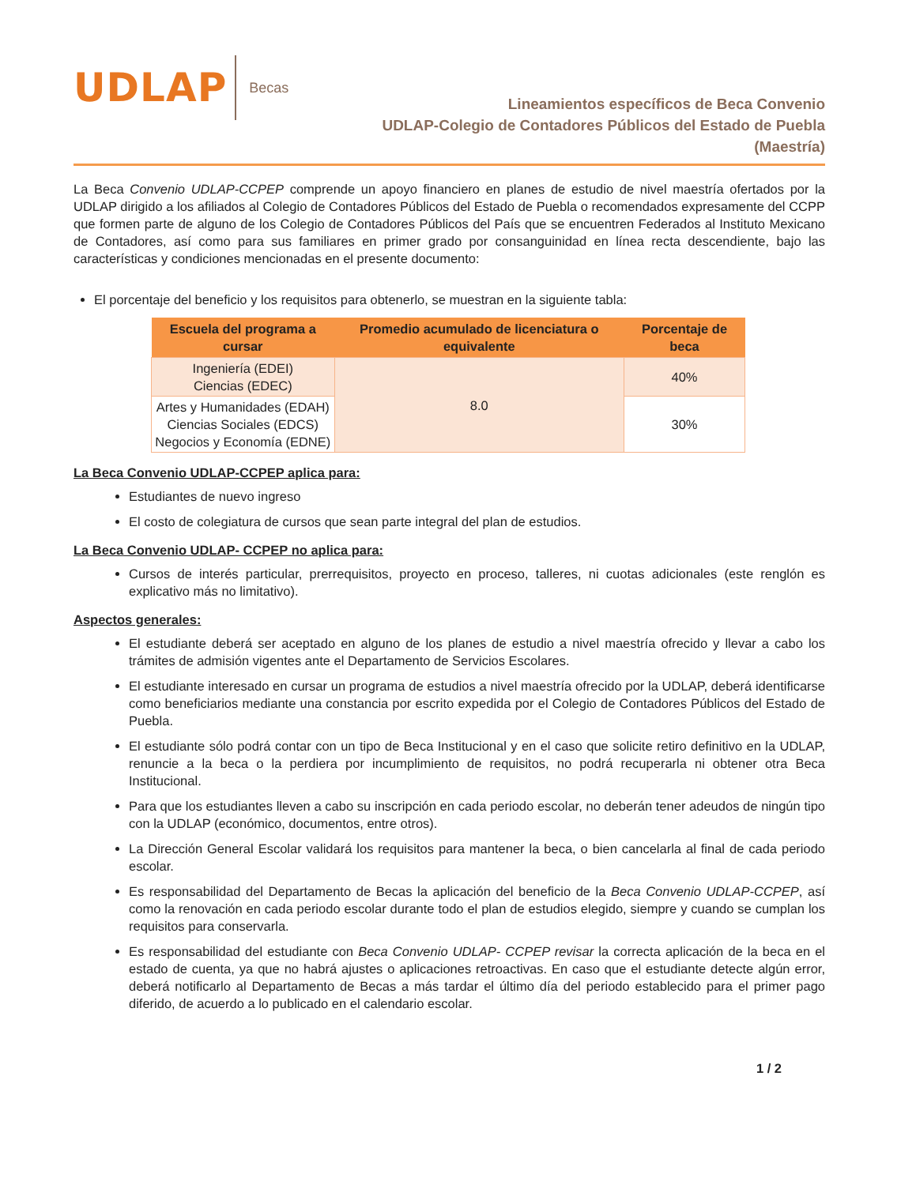UDLAP
Becas
Lineamientos específicos de Beca Convenio
UDLAP-Colegio de Contadores Públicos del Estado de Puebla
(Maestría)
La Beca Convenio UDLAP-CCPEP comprende un apoyo financiero en planes de estudio de nivel maestría ofertados por la UDLAP dirigido a los afiliados al Colegio de Contadores Públicos del Estado de Puebla o recomendados expresamente del CCPP que formen parte de alguno de los Colegio de Contadores Públicos del País que se encuentren Federados al Instituto Mexicano de Contadores, así como para sus familiares en primer grado por consanguinidad en línea recta descendiente, bajo las características y condiciones mencionadas en el presente documento:
El porcentaje del beneficio y los requisitos para obtenerlo, se muestran en la siguiente tabla:
| Escuela del programa a cursar | Promedio acumulado de licenciatura o equivalente | Porcentaje de beca |
| --- | --- | --- |
| Ingeniería (EDEI) Ciencias (EDEC) | 8.0 | 40% |
| Artes y Humanidades (EDAH) Ciencias Sociales (EDCS) Negocios y Economía (EDNE) | | 30% |
La Beca Convenio UDLAP-CCPEP aplica para:
Estudiantes de nuevo ingreso
El costo de colegiatura de cursos que sean parte integral del plan de estudios.
La Beca Convenio UDLAP- CCPEP no aplica para:
Cursos de interés particular, prerrequisitos, proyecto en proceso, talleres, ni cuotas adicionales (este renglón es explicativo más no limitativo).
Aspectos generales:
El estudiante deberá ser aceptado en alguno de los planes de estudio a nivel maestría ofrecido y llevar a cabo los trámites de admisión vigentes ante el Departamento de Servicios Escolares.
El estudiante interesado en cursar un programa de estudios a nivel maestría ofrecido por la UDLAP, deberá identificarse como beneficiarios mediante una constancia por escrito expedida por el Colegio de Contadores Públicos del Estado de Puebla.
El estudiante sólo podrá contar con un tipo de Beca Institucional y en el caso que solicite retiro definitivo en la UDLAP, renuncie a la beca o la perdiera por incumplimiento de requisitos, no podrá recuperarla ni obtener otra Beca Institucional.
Para que los estudiantes lleven a cabo su inscripción en cada periodo escolar, no deberán tener adeudos de ningún tipo con la UDLAP (económico, documentos, entre otros).
La Dirección General Escolar validará los requisitos para mantener la beca, o bien cancelarla al final de cada periodo escolar.
Es responsabilidad del Departamento de Becas la aplicación del beneficio de la Beca Convenio UDLAP-CCPEP, así como la renovación en cada periodo escolar durante todo el plan de estudios elegido, siempre y cuando se cumplan los requisitos para conservarla.
Es responsabilidad del estudiante con Beca Convenio UDLAP- CCPEP revisar la correcta aplicación de la beca en el estado de cuenta, ya que no habrá ajustes o aplicaciones retroactivas. En caso que el estudiante detecte algún error, deberá notificarlo al Departamento de Becas a más tardar el último día del periodo establecido para el primer pago diferido, de acuerdo a lo publicado en el calendario escolar.
1 / 2